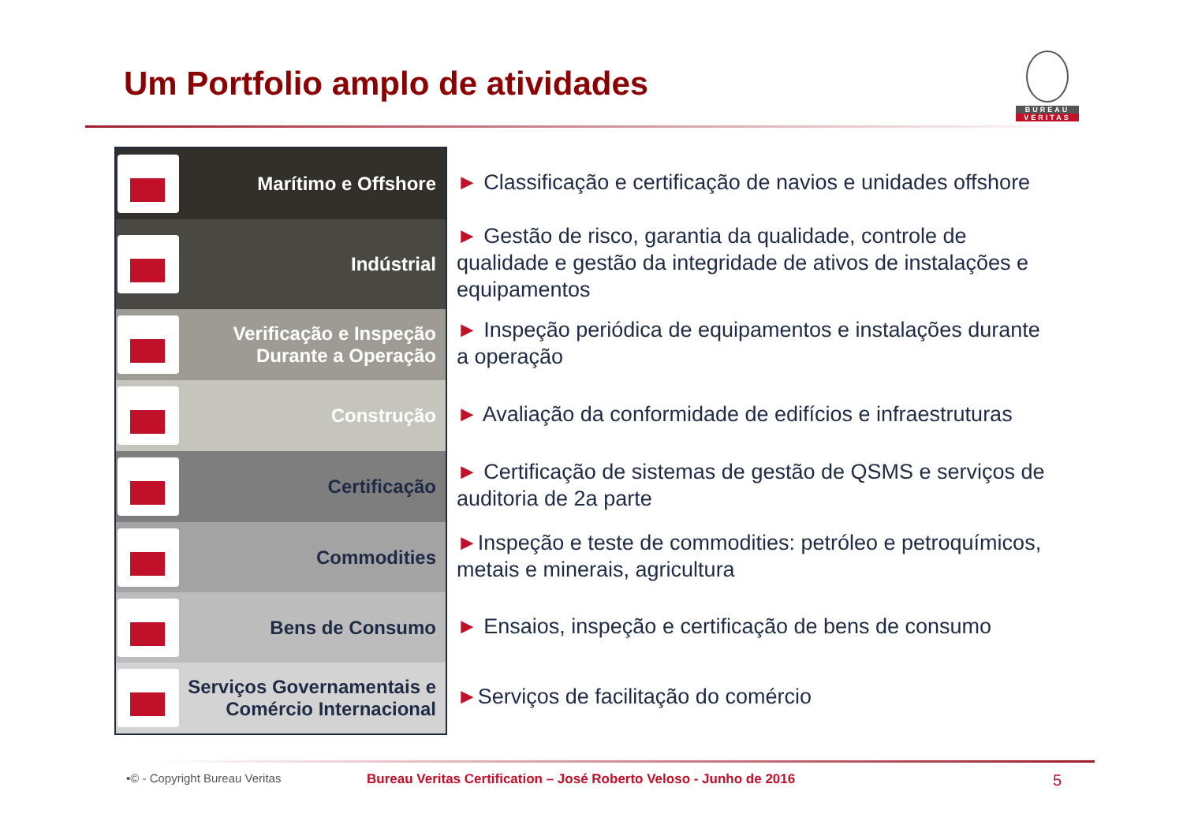Um Portfolio amplo de atividades
BUREAU
VERITAS
Marítimo e Offshore
Indústrial
Verificação e Inspeção
Durante a Operação
Construção
Certificação
Commodities
Bens de Consumo
Serviços Governamentais e
Comércio Internacional
► Classificação e certificação de navios e unidades offshore
► Gestão de risco, garantia da qualidade, controle de qualidade e gestão da integridade de ativos de instalações e equipamentos
► Inspeção periódica de equipamentos e instalações durante a operação
► Avaliação da conformidade de edifícios e infraestruturas
► Certificação de sistemas de gestão de QSMS e serviços de auditoria de 2a parte
►Inspeção e teste de commodities: petróleo e petroquímicos, metais e minerais, agricultura
► Ensaios, inspeção e certificação de bens de consumo
►Serviços de facilitação do comércio
•© - Copyright Bureau Veritas
Bureau Veritas Certification – José Roberto Veloso - Junho de 2016
5